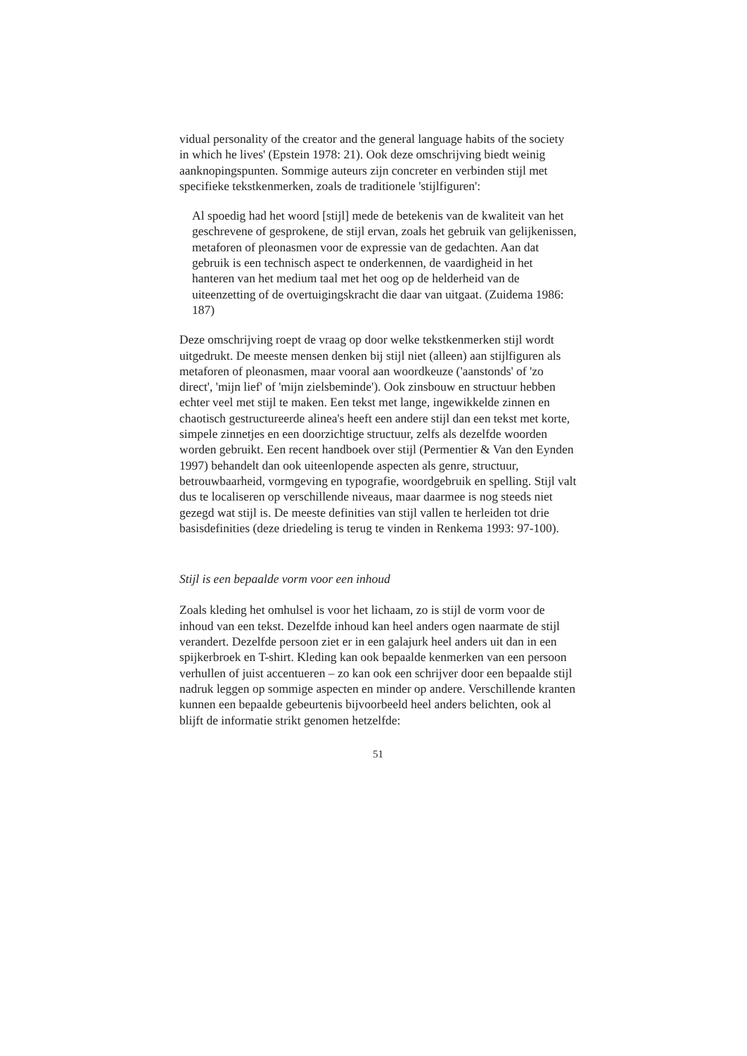vidual personality of the creator and the general language habits of the society in which he lives' (Epstein 1978: 21). Ook deze omschrijving biedt weinig aanknopingspunten. Sommige auteurs zijn concreter en verbinden stijl met specifieke tekstkenmerken, zoals de traditionele 'stijlfiguren':
Al spoedig had het woord [stijl] mede de betekenis van de kwaliteit van het geschrevene of gesprokene, de stijl ervan, zoals het gebruik van gelijkenissen, metaforen of pleonasmen voor de expressie van de gedachten. Aan dat gebruik is een technisch aspect te onderkennen, de vaardigheid in het hanteren van het medium taal met het oog op de helderheid van de uiteenzetting of de overtuigingskracht die daar van uitgaat. (Zuidema 1986: 187)
Deze omschrijving roept de vraag op door welke tekstkenmerken stijl wordt uitgedrukt. De meeste mensen denken bij stijl niet (alleen) aan stijlfiguren als metaforen of pleonasmen, maar vooral aan woordkeuze ('aanstonds' of 'zo direct', 'mijn lief' of 'mijn zielsbeminde'). Ook zinsbouw en structuur hebben echter veel met stijl te maken. Een tekst met lange, ingewikkelde zinnen en chaotisch gestructureerde alinea's heeft een andere stijl dan een tekst met korte, simpele zinnetjes en een doorzichtige structuur, zelfs als dezelfde woorden worden gebruikt. Een recent handboek over stijl (Permentier & Van den Eynden 1997) behandelt dan ook uiteenlopende aspecten als genre, structuur, betrouwbaarheid, vormgeving en typografie, woordgebruik en spelling. Stijl valt dus te localiseren op verschillende niveaus, maar daarmee is nog steeds niet gezegd wat stijl is. De meeste definities van stijl vallen te herleiden tot drie basisdefinities (deze driedeling is terug te vinden in Renkema 1993: 97-100).
Stijl is een bepaalde vorm voor een inhoud
Zoals kleding het omhulsel is voor het lichaam, zo is stijl de vorm voor de inhoud van een tekst. Dezelfde inhoud kan heel anders ogen naarmate de stijl verandert. Dezelfde persoon ziet er in een galajurk heel anders uit dan in een spijkerbroek en T-shirt. Kleding kan ook bepaalde kenmerken van een persoon verhullen of juist accentueren – zo kan ook een schrijver door een bepaalde stijl nadruk leggen op sommige aspecten en minder op andere. Verschillende kranten kunnen een bepaalde gebeurtenis bijvoorbeeld heel anders belichten, ook al blijft de informatie strikt genomen hetzelfde:
51